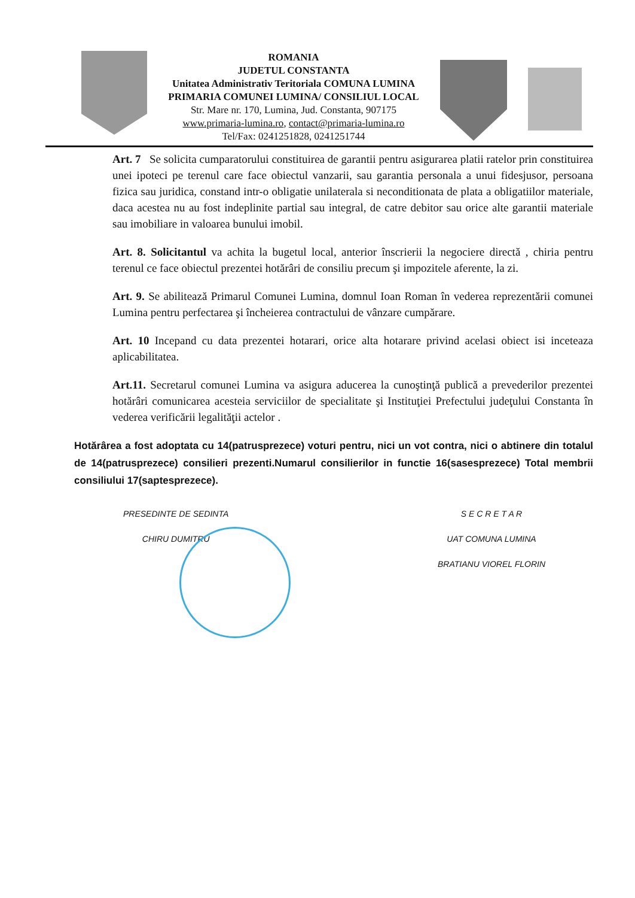ROMANIA
JUDETUL CONSTANTA
Unitatea Administrativ Teritoriala COMUNA LUMINA
PRIMARIA COMUNEI LUMINA/ CONSILIUL LOCAL
Str. Mare nr. 170, Lumina, Jud. Constanta, 907175
www.primaria-lumina.ro, contact@primaria-lumina.ro
Tel/Fax: 0241251828, 0241251744
Art. 7 Se solicita cumparatorului constituirea de garantii pentru asigurarea platii ratelor prin constituirea unei ipoteci pe terenul care face obiectul vanzarii, sau garantia personala a unui fidesjusor, persoana fizica sau juridica, constand intr-o obligatie unilaterala si neconditionata de plata a obligatiilor materiale, daca acestea nu au fost indeplinite partial sau integral, de catre debitor sau orice alte garantii materiale sau imobiliare in valoarea bunului imobil.
Art. 8. Solicitantul va achita la bugetul local, anterior înscrierii la negociere directă , chiria pentru terenul ce face obiectul prezentei hotărâri de consiliu precum şi impozitele aferente, la zi.
Art. 9. Se abilitează Primarul Comunei Lumina, domnul Ioan Roman în vederea reprezentării comunei Lumina pentru perfectarea şi încheierea contractului de vânzare cumpărare.
Art. 10 Incepand cu data prezentei hotarari, orice alta hotarare privind acelasi obiect isi inceteaza aplicabilitatea.
Art.11. Secretarul comunei Lumina va asigura aducerea la cunoştinţă publică a prevederilor prezentei hotărâri comunicarea acesteia serviciilor de specialitate şi Instituţiei Prefectului judeţului Constanta în vederea verificării legalităţii actelor .
Hotărârea a fost adoptata cu 14(patrusprezece) voturi pentru, nici un vot contra, nici o abtinere din totalul de 14(patrusprezece) consilieri prezenti.Numarul consilierilor in functie 16(sasesprezece) Total membrii consiliului 17(saptesprezece).
PRESEDINTE DE SEDINTA
CHIRU DUMITRU
S E C R E T A R
UAT COMUNA LUMINA
BRATIANU VIOREL FLORIN